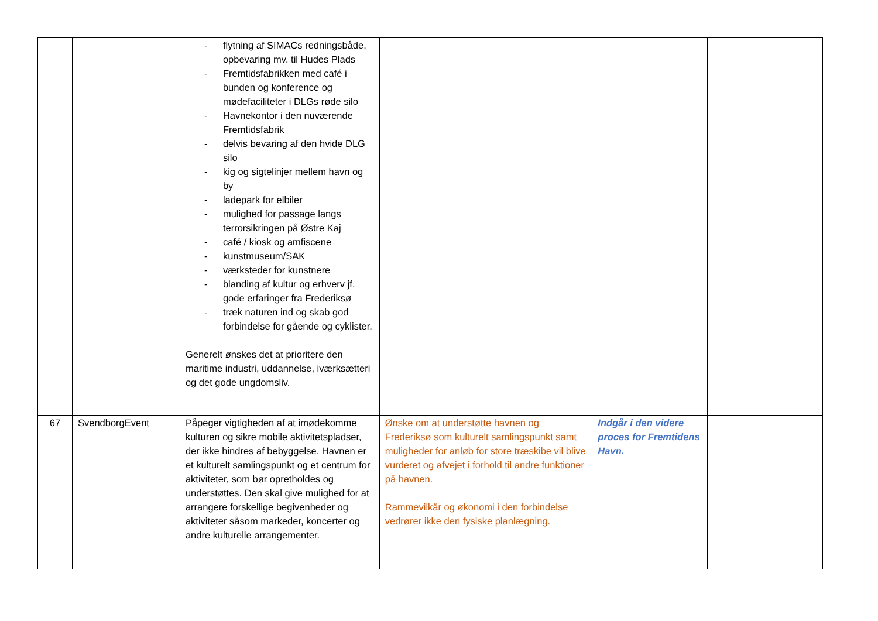| | | - flytning af SIMACs redningsbåde, opbevaring mv. til Hudes Plads - Fremtidsfabrikken med café i bunden og konference og mødefaciliteter i DLGs røde silo - Havnekontor i den nuværende Fremtidsfabrik - delvis bevaring af den hvide DLG silo - kig og sigtelinjer mellem havn og by - ladepark for elbiler - mulighed for passage langs terrorsikringen på Østre Kaj - café / kiosk og amfiscene - kunstmuseum/SAK - værksteder for kunstnere - blanding af kultur og erhverv jf. gode erfaringer fra Frederiksø - træk naturen ind og skab god forbindelse for gående og cyklister. Generelt ønskes det at prioritere den maritime industri, uddannelse, iværksætteri og det gode ungdomsliv. | | | |
| 67 | SvendborgEvent | Påpeger vigtigheden af at imødekomme kulturen og sikre mobile aktivitetspladser, der ikke hindres af bebyggelse. Havnen er et kulturelt samlingspunkt og et centrum for aktiviteter, som bør opretholdes og understøttes. Den skal give mulighed for at arrangere forskellige begivenheder og aktiviteter såsom markeder, koncerter og andre kulturelle arrangementer. | Ønske om at understøtte havnen og Frederiksø som kulturelt samlingspunkt samt muligheder for anløb for store træskibe vil blive vurderet og afvejet i forhold til andre funktioner på havnen. Rammevilkår og økonomi i den forbindelse vedrører ikke den fysiske planlægning. | Indgår i den videre proces for Fremtidens Havn. | |